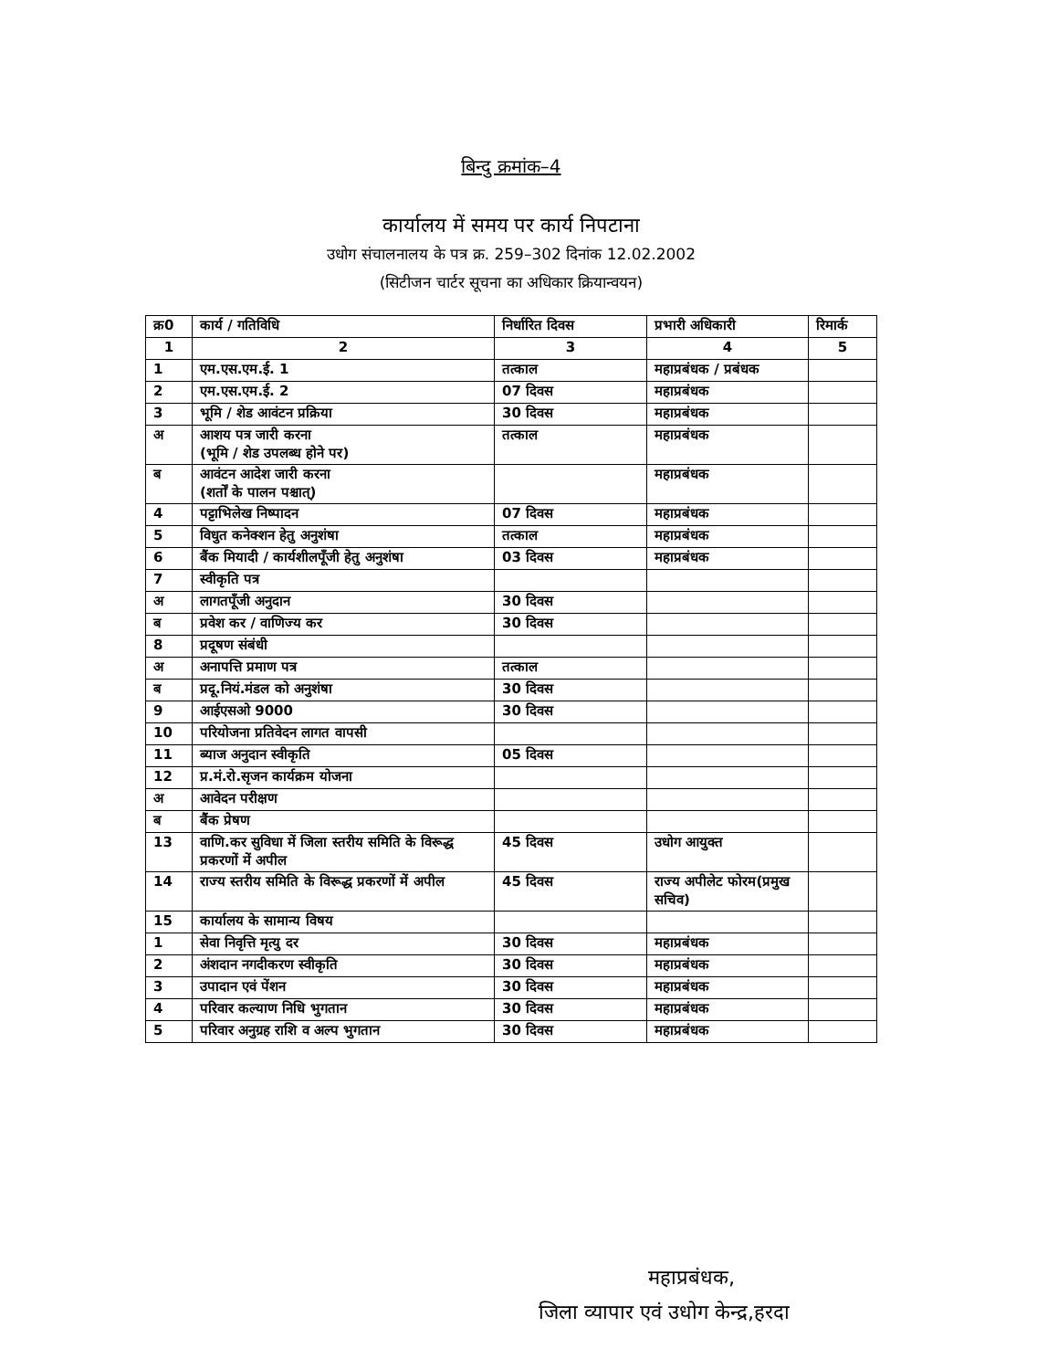बिन्दु क्रमांक–4
कार्यालय में समय पर कार्य निपटाना
उधोग संचालनालय के पत्र क्र. 259–302 दिनांक 12.02.2002
(सिटीजन चार्टर सूचना का अधिकार क्रियान्वयन)
| क्र0 | कार्य / गतिविधि | निर्धारित दिवस | प्रभारी अधिकारी | रिमार्क |
| --- | --- | --- | --- | --- |
| 1 | 2 | 3 | 4 | 5 |
| 1 | एम.एस.एम.ई. 1 | तत्काल | महाप्रबंधक / प्रबंधक | |
| 2 | एम.एस.एम.ई. 2 | 07 दिवस | महाप्रबंधक | |
| 3 | भूमि / शेड आवंटन प्रक्रिया | 30 दिवस | महाप्रबंधक | |
| अ | आशय पत्र जारी करना (भूमि / शेड उपलब्ध होने पर) | तत्काल | महाप्रबंधक | |
| ब | आवंटन आदेश जारी करना (शर्तों के पालन पश्चात्) | | महाप्रबंधक | |
| 4 | पट्टाभिलेख निष्पादन | 07 दिवस | महाप्रबंधक | |
| 5 | विधुत कनेक्शन हेतु अनुशंषा | तत्काल | महाप्रबंधक | |
| 6 | बैंक मियादी / कार्यशीलपूँजी हेतु अनुशंषा | 03 दिवस | महाप्रबंधक | |
| 7 | स्वीकृति पत्र | | | |
| अ | लागतपूँजी अनुदान | 30 दिवस | | |
| ब | प्रवेश कर / वाणिज्य कर | 30 दिवस | | |
| 8 | प्रदूषण संबंधी | | | |
| अ | अनापत्ति प्रमाण पत्र | तत्काल | | |
| ब | प्रदू.नियं.मंडल को अनुशंषा | 30 दिवस | | |
| 9 | आईएसओ 9000 | 30 दिवस | | |
| 10 | परियोजना प्रतिवेदन लागत वापसी | | | |
| 11 | ब्याज अनुदान स्वीकृति | 05 दिवस | | |
| 12 | प्र.मं.रो.सृजन कार्यक्रम योजना | | | |
| अ | आवेदन परीक्षण | | | |
| ब | बैंक प्रेषण | | | |
| 13 | वाणि.कर सुविधा में जिला स्तरीय समिति के विरूद्ध प्रकरणों में अपील | 45 दिवस | उधोग आयुक्त | |
| 14 | राज्य स्तरीय समिति के विरूद्ध प्रकरणों में अपील | 45 दिवस | राज्य अपीलेट फोरम(प्रमुख सचिव) | |
| 15 | कार्यालय के सामान्य विषय | | | |
| 1 | सेवा निवृत्ति मृत्यु दर | 30 दिवस | महाप्रबंधक | |
| 2 | अंशदान नगदीकरण स्वीकृति | 30 दिवस | महाप्रबंधक | |
| 3 | उपादान एवं पेंशन | 30 दिवस | महाप्रबंधक | |
| 4 | परिवार कल्याण निधि भुगतान | 30 दिवस | महाप्रबंधक | |
| 5 | परिवार अनुग्रह राशि व अल्प भुगतान | 30 दिवस | महाप्रबंधक | |
महाप्रबंधक,
जिला व्यापार एवं उधोग केन्द्र,हरदा